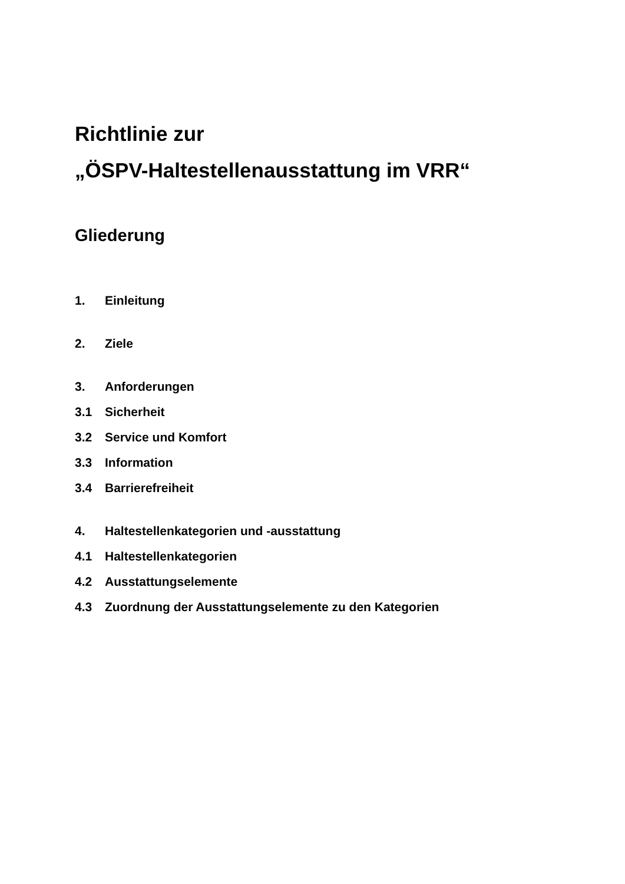Richtlinie zur
„ÖSPV-Haltestellenausstattung im VRR“
Gliederung
1. Einleitung
2. Ziele
3. Anforderungen
3.1 Sicherheit
3.2 Service und Komfort
3.3 Information
3.4 Barrierefreiheit
4. Haltestellenkategorien und -ausstattung
4.1 Haltestellenkategorien
4.2 Ausstattungselemente
4.3 Zuordnung der Ausstattungselemente zu den Kategorien